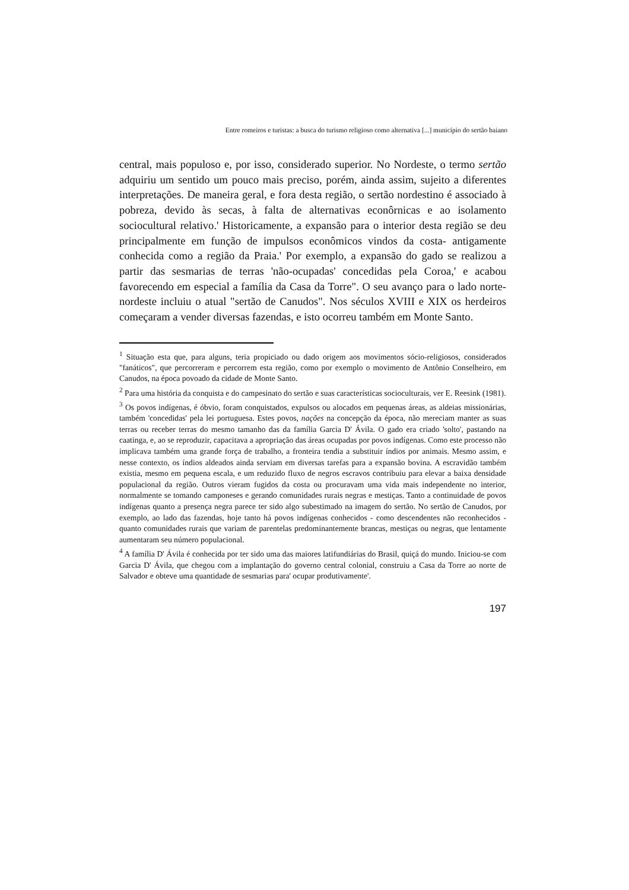Entre romeiros e turistas: a busca do turismo religioso como alternativa [...] município do sertão baiano
central, mais populoso e, por isso, considerado superior. No Nordeste, o termo sertão adquiriu um sentido um pouco mais preciso, porém, ainda assim, sujeito a diferentes interpretações. De maneira geral, e fora desta região, o sertão nordestino é associado à pobreza, devido às secas, à falta de alternativas econôrnicas e ao isolamento sociocultural relativo.' Historicamente, a expansão para o interior desta região se deu principalmente em função de impulsos econômicos vindos da costa- antigamente conhecida como a região da Praia.' Por exemplo, a expansão do gado se realizou a partir das sesmarias de terras 'não-ocupadas' concedidas pela Coroa,' e acabou favorecendo em especial a família da Casa da Torre". O seu avanço para o lado norte-nordeste incluiu o atual "sertão de Canudos". Nos séculos XVIII e XIX os herdeiros começaram a vender diversas fazendas, e isto ocorreu também em Monte Santo.
<sup>1</sup> Situação esta que, para alguns, teria propiciado ou dado origem aos movimentos sócio-religiosos, considerados "fanáticos", que percorreram e percorrem esta região, como por exemplo o movimento de Antônio Conselheiro, em Canudos, na época povoado da cidade de Monte Santo.
<sup>2</sup> Para uma história da conquista e do campesinato do sertão e suas características socioculturais, ver E. Reesink (1981).
<sup>3</sup> Os povos indígenas, é óbvio, foram conquistados, expulsos ou alocados em pequenas áreas, as aldeias missionárias, também 'concedidas' pela lei portuguesa. Estes povos, nações na concepção da época, não mereciam manter as suas terras ou receber terras do mesmo tamanho das da família Garcia D' Ávila. O gado era criado 'solto', pastando na caatinga, e, ao se reproduzir, capacitava a apropriação das áreas ocupadas por povos indígenas. Como este processo não implicava também uma grande força de trabalho, a fronteira tendia a substituir índios por animais. Mesmo assim, e nesse contexto, os índios aldeados ainda serviam em diversas tarefas para a expansão bovina. A escravidão também existia, mesmo em pequena escala, e um reduzido fluxo de negros escravos contribuiu para elevar a baixa densidade populacional da região. Outros vieram fugidos da costa ou procuravam uma vida mais independente no interior, normalmente se tomando camponeses e gerando comunidades rurais negras e mestiças. Tanto a continuidade de povos indígenas quanto a presença negra parece ter sido algo subestimado na imagem do sertão. No sertão de Canudos, por exemplo, ao lado das fazendas, hoje tanto há povos indígenas conhecidos - como descendentes não reconhecidos - quanto comunidades rurais que variam de parentelas predominantemente brancas, mestiças ou negras, que lentamente aumentaram seu número populacional.
<sup>4</sup> A família D' Ávila é conhecida por ter sido uma das maiores latifundiárias do Brasil, quiçá do mundo. Iniciou-se com Garcia D' Ávila, que chegou com a implantação do governo central colonial, construiu a Casa da Torre ao norte de Salvador e obteve uma quantidade de sesmarias para' ocupar produtivamente'.
197